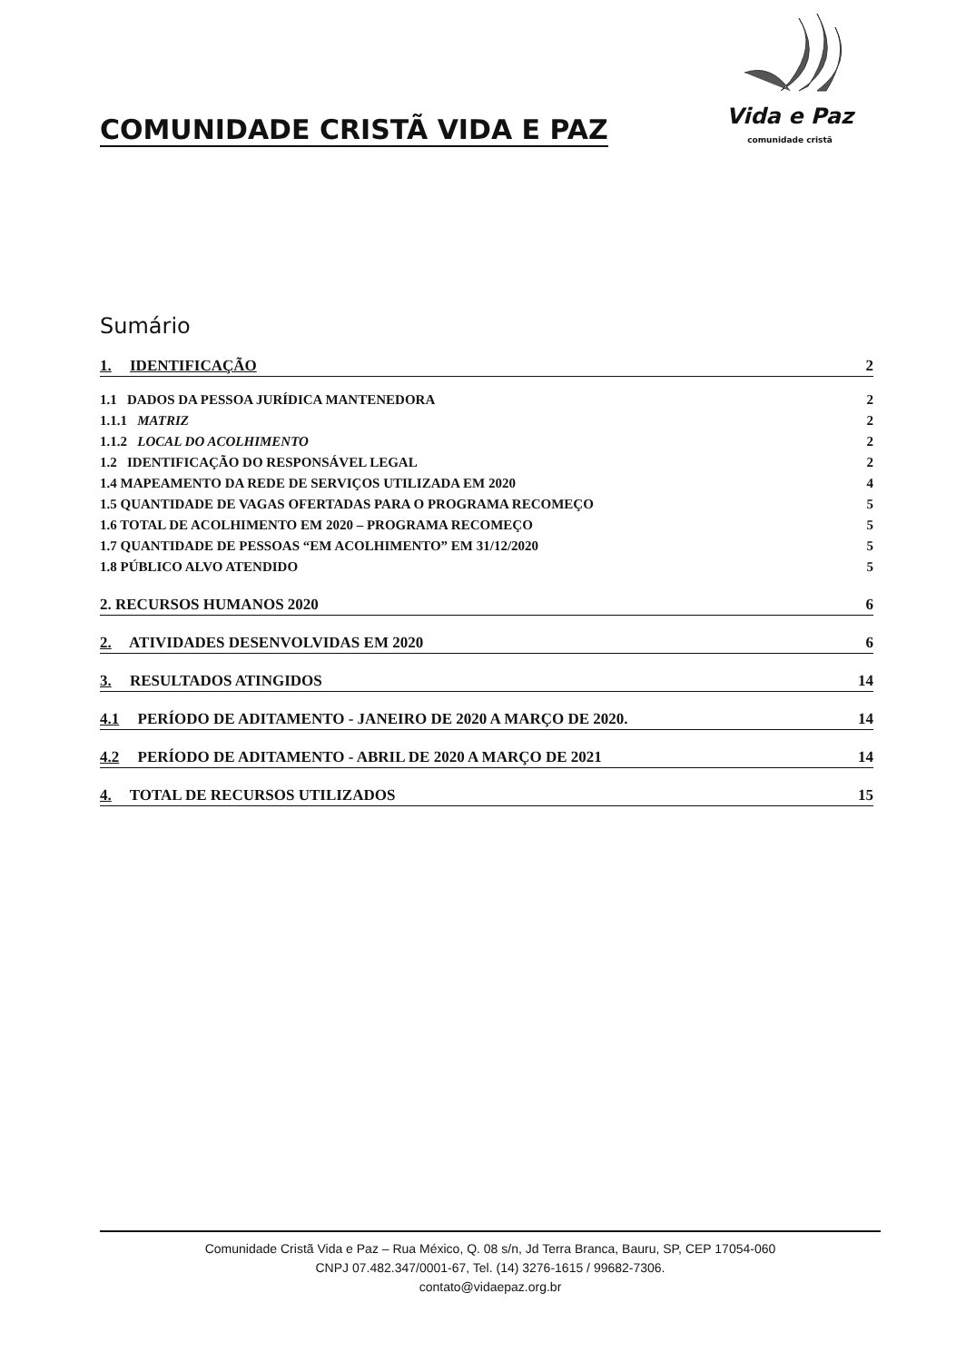COMUNIDADE CRISTÃ VIDA E PAZ
Vida e Paz
comunidade cristã
Sumário
1. IDENTIFICAÇÃO 2
1.1 DADOS DA PESSOA JURÍDICA MANTENEDORA 2
1.1.1 MATRIZ 2
1.1.2 LOCAL DO ACOLHIMENTO 2
1.2 IDENTIFICAÇÃO DO RESPONSÁVEL LEGAL 2
1.4 MAPEAMENTO DA REDE DE SERVIÇOS UTILIZADA EM 2020 4
1.5 QUANTIDADE DE VAGAS OFERTADAS PARA O PROGRAMA RECOMEÇO 5
1.6 TOTAL DE ACOLHIMENTO EM 2020 – PROGRAMA RECOMEÇO 5
1.7 QUANTIDADE DE PESSOAS “EM ACOLHIMENTO” EM 31/12/2020 5
1.8 PÚBLICO ALVO ATENDIDO 5
2. RECURSOS HUMANOS 2020 6
2. ATIVIDADES DESENVOLVIDAS EM 2020 6
3. RESULTADOS ATINGIDOS 14
4.1 PERÍODO DE ADITAMENTO - JANEIRO DE 2020 A MARÇO DE 2020. 14
4.2 PERÍODO DE ADITAMENTO - ABRIL DE 2020 A MARÇO DE 2021 14
4. TOTAL DE RECURSOS UTILIZADOS 15
Comunidade Cristã Vida e Paz – Rua México, Q. 08 s/n, Jd Terra Branca, Bauru, SP, CEP 17054-060
CNPJ 07.482.347/0001-67, Tel. (14) 3276-1615 / 99682-7306.
contato@vidaepaz.org.br